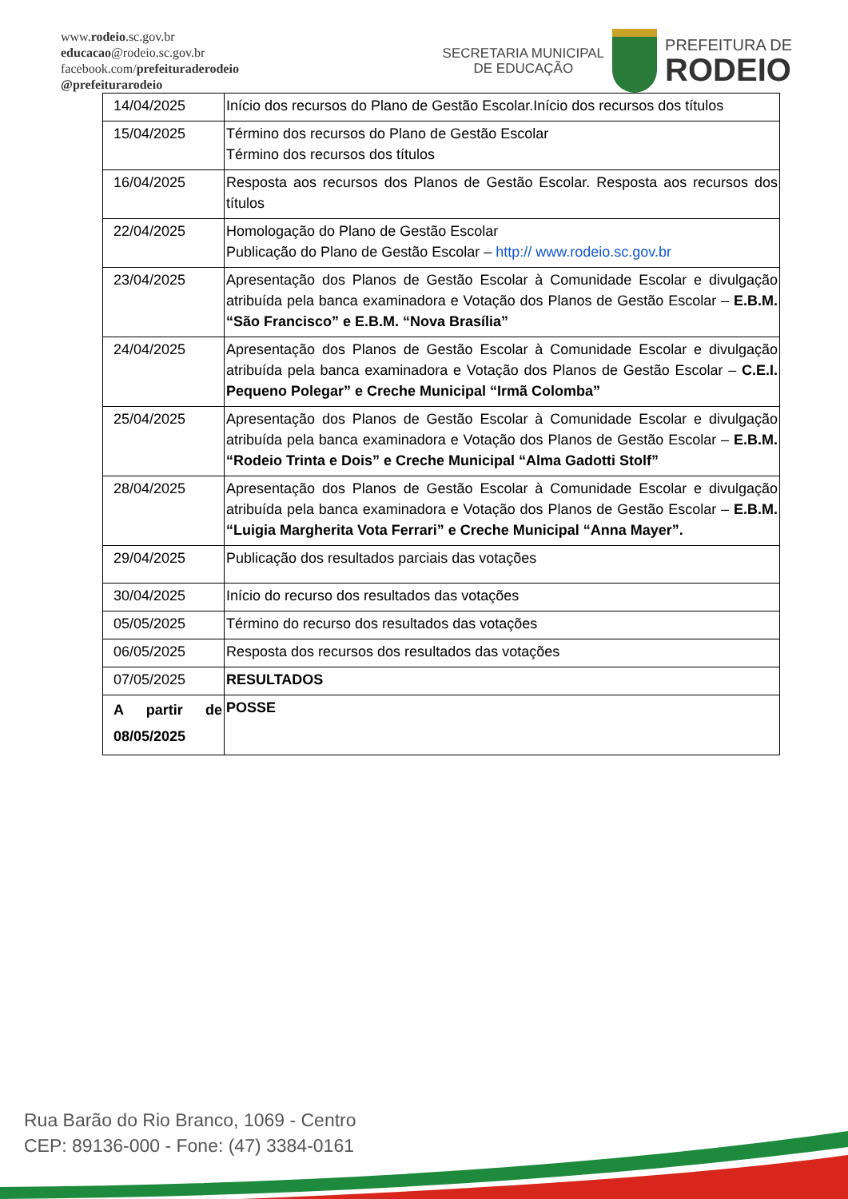www.rodeio.sc.gov.br
educacao@rodeio.sc.gov.br
facebook.com/prefeituraderodeio
@prefeiturarodeio
SECRETARIA MUNICIPAL
DE EDUCAÇÃO
PREFEITURA DE
RODEIO
| 14/04/2025 | Início dos recursos do Plano de Gestão Escolar.Início dos recursos dos títulos |
| 15/04/2025 | Término dos recursos do Plano de Gestão Escolar Término dos recursos dos títulos |
| 16/04/2025 | Resposta aos recursos dos Planos de Gestão Escolar. Resposta aos recursos dos títulos |
| 22/04/2025 | Homologação do Plano de Gestão Escolar Publicação do Plano de Gestão Escolar – http:// www.rodeio.sc.gov.br |
| 23/04/2025 | Apresentação dos Planos de Gestão Escolar à Comunidade Escolar e divulgação atribuída pela banca examinadora e Votação dos Planos de Gestão Escolar – E.B.M. “São Francisco” e E.B.M. “Nova Brasília” |
| 24/04/2025 | Apresentação dos Planos de Gestão Escolar à Comunidade Escolar e divulgação atribuída pela banca examinadora e Votação dos Planos de Gestão Escolar – C.E.I. Pequeno Polegar” e Creche Municipal “Irmã Colomba” |
| 25/04/2025 | Apresentação dos Planos de Gestão Escolar à Comunidade Escolar e divulgação atribuída pela banca examinadora e Votação dos Planos de Gestão Escolar – E.B.M. “Rodeio Trinta e Dois” e Creche Municipal “Alma Gadotti Stolf” |
| 28/04/2025 | Apresentação dos Planos de Gestão Escolar à Comunidade Escolar e divulgação atribuída pela banca examinadora e Votação dos Planos de Gestão Escolar – E.B.M. “Luigia Margherita Vota Ferrari” e Creche Municipal “Anna Mayer”. |
| 29/04/2025 | Publicação dos resultados parciais das votações |
| 30/04/2025 | Início do recurso dos resultados das votações |
| 05/05/2025 | Término do recurso dos resultados das votações |
| 06/05/2025 | Resposta dos recursos dos resultados das votações |
| 07/05/2025 | RESULTADOS |
| A partir de 08/05/2025 | POSSE |
Rua Barão do Rio Branco, 1069 - Centro
CEP: 89136-000 - Fone: (47) 3384-0161